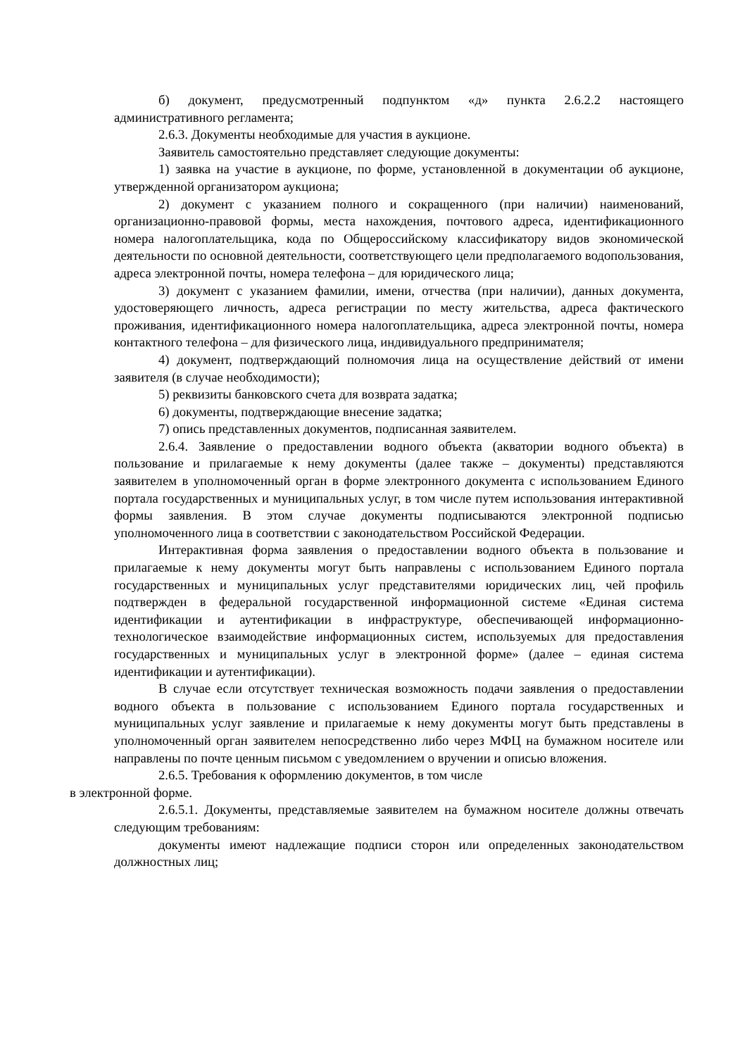б) документ, предусмотренный подпунктом «д» пункта 2.6.2.2 настоящего административного регламента;
2.6.3. Документы необходимые для участия в аукционе.
Заявитель самостоятельно представляет следующие документы:
1) заявка на участие в аукционе, по форме, установленной в документации об аукционе, утвержденной организатором аукциона;
2) документ с указанием полного и сокращенного (при наличии) наименований, организационно-правовой формы, места нахождения, почтового адреса, идентификационного номера налогоплательщика, кода по Общероссийскому классификатору видов экономической деятельности по основной деятельности, соответствующего цели предполагаемого водопользования, адреса электронной почты, номера телефона – для юридического лица;
3) документ с указанием фамилии, имени, отчества (при наличии), данных документа, удостоверяющего личность, адреса регистрации по месту жительства, адреса фактического проживания, идентификационного номера налогоплательщика, адреса электронной почты, номера контактного телефона – для физического лица, индивидуального предпринимателя;
4) документ, подтверждающий полномочия лица на осуществление действий от имени заявителя (в случае необходимости);
5) реквизиты банковского счета для возврата задатка;
6) документы, подтверждающие внесение задатка;
7) опись представленных документов, подписанная заявителем.
2.6.4. Заявление о предоставлении водного объекта (акватории водного объекта) в пользование и прилагаемые к нему документы (далее также – документы) представляются заявителем в уполномоченный орган в форме электронного документа с использованием Единого портала государственных и муниципальных услуг, в том числе путем использования интерактивной формы заявления. В этом случае документы подписываются электронной подписью уполномоченного лица в соответствии с законодательством Российской Федерации.
Интерактивная форма заявления о предоставлении водного объекта в пользование и прилагаемые к нему документы могут быть направлены с использованием Единого портала государственных и муниципальных услуг представителями юридических лиц, чей профиль подтвержден в федеральной государственной информационной системе «Единая система идентификации и аутентификации в инфраструктуре, обеспечивающей информационно-технологическое взаимодействие информационных систем, используемых для предоставления государственных и муниципальных услуг в электронной форме» (далее – единая система идентификации и аутентификации).
В случае если отсутствует техническая возможность подачи заявления о предоставлении водного объекта в пользование с использованием Единого портала государственных и муниципальных услуг заявление и прилагаемые к нему документы могут быть представлены в уполномоченный орган заявителем непосредственно либо через МФЦ на бумажном носителе или направлены по почте ценным письмом с уведомлением о вручении и описью вложения.
2.6.5. Требования к оформлению документов, в том числе
в электронной форме.
2.6.5.1. Документы, представляемые заявителем на бумажном носителе должны отвечать следующим требованиям:
документы имеют надлежащие подписи сторон или определенных законодательством должностных лиц;